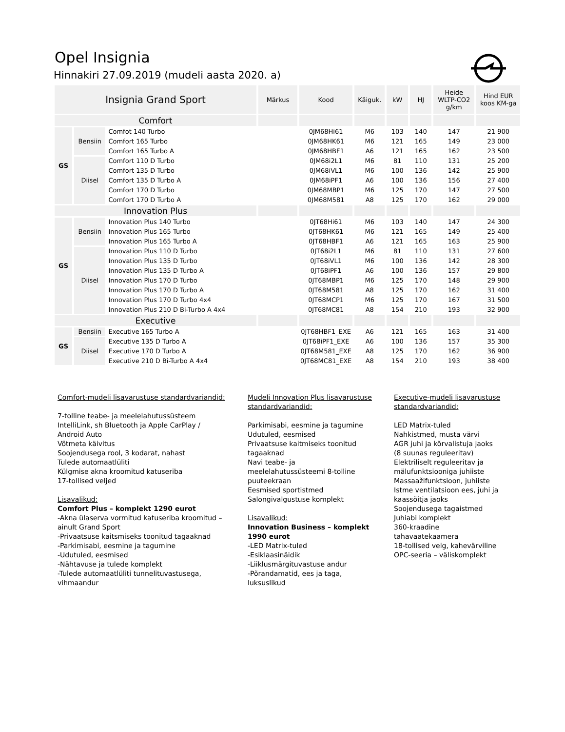Opel Insignia
Hinnakiri 27.09.2019 (mudeli aasta 2020. a)
| Insignia Grand Sport | | | Märkus | Kood | Käiguk. | kW | HJ | Heide WLTP-CO2 g/km | Hind EUR koos KM-ga |
| --- | --- | --- | --- | --- | --- | --- | --- | --- | --- |
| Comfort | | | | | | | | | |
| GS | Bensiin | Comfot 140 Turbo | | 0JM68Hi61 | M6 | 103 | 140 | 147 | 21 900 |
| | | Comfort 165 Turbo | | 0JM68HK61 | M6 | 121 | 165 | 149 | 23 000 |
| | | Comfort 165 Turbo A | | 0JM68HBF1 | A6 | 121 | 165 | 162 | 23 500 |
| | Diisel | Comfort 110 D Turbo | | 0JM68i2L1 | M6 | 81 | 110 | 131 | 25 200 |
| | | Comfort 135 D Turbo | | 0JM68iVL1 | M6 | 100 | 136 | 142 | 25 900 |
| | | Comfort 135 D Turbo A | | 0JM68iPF1 | A6 | 100 | 136 | 156 | 27 400 |
| | | Comfort 170 D Turbo | | 0JM68MBP1 | M6 | 125 | 170 | 147 | 27 500 |
| | | Comfort 170 D Turbo A | | 0JM68M581 | A8 | 125 | 170 | 162 | 29 000 |
| Innovation Plus | | | | | | | | | |
| GS | Bensiin | Innovation Plus 140 Turbo | | 0JT68Hi61 | M6 | 103 | 140 | 147 | 24 300 |
| | | Innovation Plus 165 Turbo | | 0JT68HK61 | M6 | 121 | 165 | 149 | 25 400 |
| | | Innovation Plus 165 Turbo A | | 0JT68HBF1 | A6 | 121 | 165 | 163 | 25 900 |
| | Diisel | Innovation Plus 110 D Turbo | | 0JT68i2L1 | M6 | 81 | 110 | 131 | 27 600 |
| | | Innovation Plus 135 D Turbo | | 0JT68iVL1 | M6 | 100 | 136 | 142 | 28 300 |
| | | Innovation Plus 135 D Turbo A | | 0JT68iPF1 | A6 | 100 | 136 | 157 | 29 800 |
| | | Innovation Plus 170 D Turbo | | 0JT68MBP1 | M6 | 125 | 170 | 148 | 29 900 |
| | | Innovation Plus 170 D Turbo A | | 0JT68M581 | A8 | 125 | 170 | 162 | 31 400 |
| | | Innovation Plus 170 D Turbo 4x4 | | 0JT68MCP1 | M6 | 125 | 170 | 167 | 31 500 |
| | | Innovation Plus 210 D Bi-Turbo A 4x4 | | 0JT68MC81 | A8 | 154 | 210 | 193 | 32 900 |
| Executive | | | | | | | | | |
| GS | Bensiin | Executive 165 Turbo A | | 0JT68HBF1_EXE | A6 | 121 | 165 | 163 | 31 400 |
| | Diisel | Executive 135 D Turbo A | | 0JT68iPF1_EXE | A6 | 100 | 136 | 157 | 35 300 |
| | | Executive 170 D Turbo A | | 0JT68M581_EXE | A8 | 125 | 170 | 162 | 36 900 |
| | | Executive 210 D Bi-Turbo A 4x4 | | 0JT68MC81_EXE | A8 | 154 | 210 | 193 | 38 400 |
Comfort-mudeli lisavarustuse standardvariandid:
7-tolline teabe- ja meelelahutussüsteem IntelliLink, sh Bluetooth ja Apple CarPlay / Android Auto
Võtmeta käivitus
Soojendusega rool, 3 kodarat, nahast
Tulede automaatlüliti
Külgmise akna kroomitud katuseriba
17-tollised veljed
Lisavalikud:
Comfort Plus – komplekt 1290 eurot
-Akna ülaserva vormitud katuseriba kroomitud – ainult Grand Sport
-Privaatsuse kaitsmiseks toonitud tagaaknad
-Parkimisabi, eesmine ja tagumine
-Udutuled, eesmised
-Nähtavuse ja tulede komplekt
-Tulede automaatlüliti tunnelituvastusega, vihmaandur
Mudeli Innovation Plus lisavarustuse standardvariandid:
Parkimisabi, eesmine ja tagumine
Udutuled, eesmised
Privaatsuse kaitmiseks toonitud tagaaknad
Navi teabe- ja meelelahutussüsteemi 8-tolline puuteekraan
Eesmised sportistmed
Salongivalgustuse komplekt
Lisavalikud:
Innovation Business – komplekt 1990 eurot
-LED Matrix-tuled
-Esiklaasinäidik
-Liiklusmärgituvastuse andur
-Põrandamatid, ees ja taga, luksuslikud
Executive-mudeli lisavarustuse standardvariandid:
LED Matrix-tuled
Nahkistmed, musta värvi
AGR juhi ja kõrvalistuja jaoks (8 suunas reguleeritav)
Elektriliselt reguleeritav ja mälufunktsiooniga juhiiste
Massaažifunktsioon, juhiiste
Istme ventilatsioon ees, juhi ja kaassõitja jaoks
Soojendusega tagaistmed
Juhiabi komplekt
360-kraadine tahavaatekaamera
18-tollised velg, kahevärviline
OPC-seeria – väliskomplekt